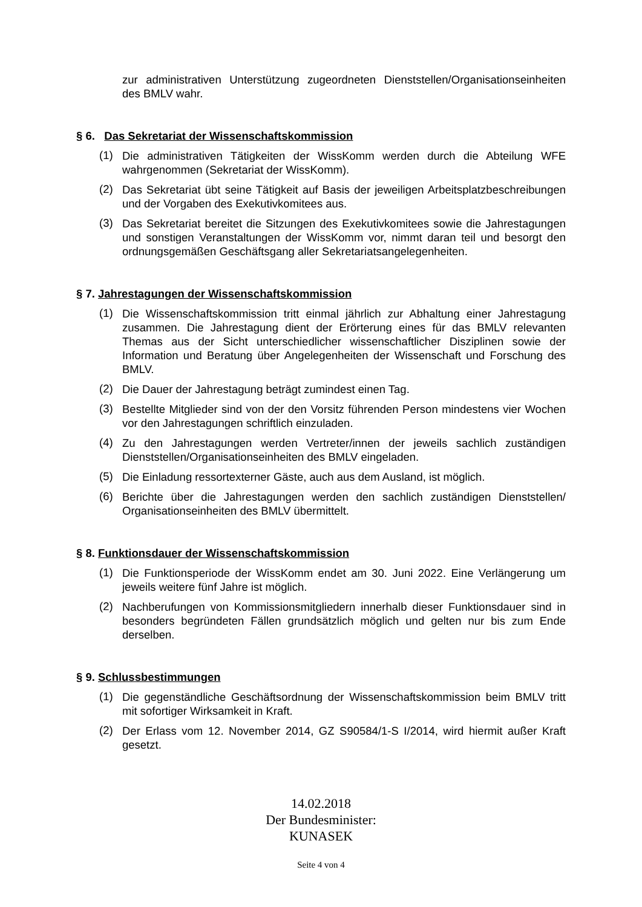zur administrativen Unterstützung zugeordneten Dienststellen/Organisationseinheiten des BMLV wahr.
§ 6. Das Sekretariat der Wissenschaftskommission
(1)
Die administrativen Tätigkeiten der WissKomm werden durch die Abteilung WFE wahrgenommen (Sekretariat der WissKomm).
(2)
Das Sekretariat übt seine Tätigkeit auf Basis der jeweiligen Arbeitsplatzbeschreibungen und der Vorgaben des Exekutivkomitees aus.
(3)
Das Sekretariat bereitet die Sitzungen des Exekutivkomitees sowie die Jahrestagungen und sonstigen Veranstaltungen der WissKomm vor, nimmt daran teil und besorgt den ordnungsgemäßen Geschäftsgang aller Sekretariatsangelegenheiten.
§ 7. Jahrestagungen der Wissenschaftskommission
(1)
Die Wissenschaftskommission tritt einmal jährlich zur Abhaltung einer Jahrestagung zusammen. Die Jahrestagung dient der Erörterung eines für das BMLV relevanten Themas aus der Sicht unterschiedlicher wissenschaftlicher Disziplinen sowie der Information und Beratung über Angelegenheiten der Wissenschaft und Forschung des BMLV.
(2)
Die Dauer der Jahrestagung beträgt zumindest einen Tag.
(3)
Bestellte Mitglieder sind von der den Vorsitz führenden Person mindestens vier Wochen vor den Jahrestagungen schriftlich einzuladen.
(4)
Zu den Jahrestagungen werden Vertreter/innen der jeweils sachlich zuständigen Dienststellen/Organisationseinheiten des BMLV eingeladen.
(5)
Die Einladung ressortexterner Gäste, auch aus dem Ausland, ist möglich.
(6)
Berichte über die Jahrestagungen werden den sachlich zuständigen Dienststellen/ Organisationseinheiten des BMLV übermittelt.
§ 8. Funktionsdauer der Wissenschaftskommission
(1)
Die Funktionsperiode der WissKomm endet am 30. Juni 2022. Eine Verlängerung um jeweils weitere fünf Jahre ist möglich.
(2)
Nachberufungen von Kommissionsmitgliedern innerhalb dieser Funktionsdauer sind in besonders begründeten Fällen grundsätzlich möglich und gelten nur bis zum Ende derselben.
§ 9. Schlussbestimmungen
(1)
Die gegenständliche Geschäftsordnung der Wissenschaftskommission beim BMLV tritt mit sofortiger Wirksamkeit in Kraft.
(2)
Der Erlass vom 12. November 2014, GZ S90584/1-S I/2014, wird hiermit außer Kraft gesetzt.
14.02.2018
Der Bundesminister:
KUNASEK
Seite 4 von 4